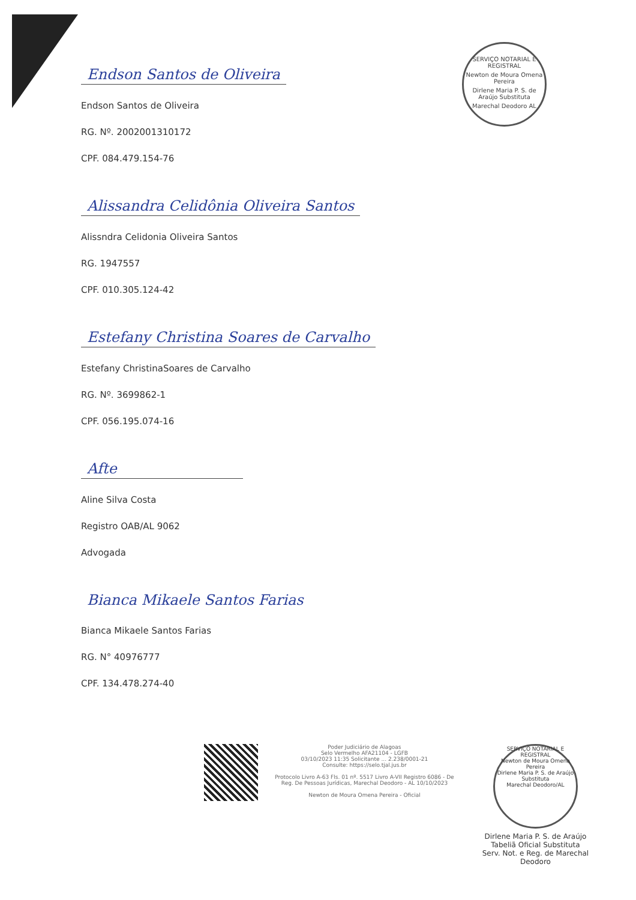SERVIÇO NOTARIAL E REGISTRAL
Newton de Moura Omena Pereira
Dirlene Maria P. S. de Araújo Substituta
Marechal Deodoro AL
Endson Santos de Oliveira
Endson Santos de Oliveira
RG. Nº. 2002001310172
CPF. 084.479.154-76
Alissandra Celidônia Oliveira Santos
Alissndra Celidonia Oliveira Santos
RG. 1947557
CPF. 010.305.124-42
Estefany Christina Soares de Carvalho
Estefany ChristinaSoares de Carvalho
RG. Nº. 3699862-1
CPF. 056.195.074-16
Afte
Aline Silva Costa
Registro OAB/AL 9062
Advogada
Bianca Mikaele Santos Farias
Bianca Mikaele Santos Farias
RG. N° 40976777
CPF. 134.478.274-40
Poder Judiciário de Alagoas
Selo Vermelho AFA21104 - LGFB
03/10/2023 11:35 Solicitante ... 2.238/0001-21
Consulte: https://selo.tjal.jus.br
Protocolo Livro A-63 Fls. 01 nº. 5517 Livro A-VII Registro 6086 - De Reg. De Pessoas Jurídicas, Marechal Deodoro - AL 10/10/2023
Newton de Moura Omena Pereira - Oficial
SERVIÇO NOTARIAL E REGISTRAL
Newton de Moura Omena Pereira
Dirlene Maria P. S. de Araújo Substituta
Marechal Deodoro/AL
Dirlene Maria P. S. de Araújo
Tabeliã Oficial Substituta
Serv. Not. e Reg. de Marechal Deodoro